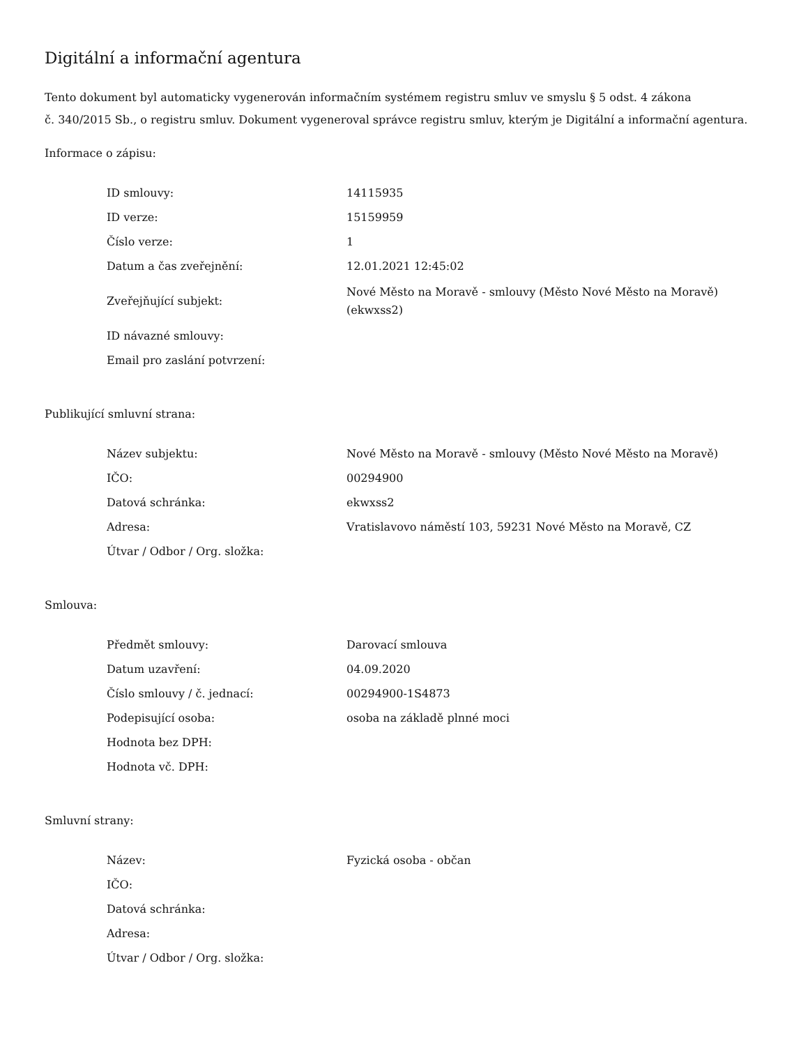Digitální a informační agentura
Tento dokument byl automaticky vygenerován informačním systémem registru smluv ve smyslu § 5 odst. 4 zákona
č. 340/2015 Sb., o registru smluv. Dokument vygeneroval správce registru smluv, kterým je Digitální a informační agentura.
Informace o zápisu:
| ID smlouvy: | 14115935 |
| ID verze: | 15159959 |
| Číslo verze: | 1 |
| Datum a čas zveřejnění: | 12.01.2021 12:45:02 |
| Zveřejňující subjekt: | Nové Město na Moravě - smlouvy (Město Nové Město na Moravě) (ekwxss2) |
| ID návazné smlouvy: | |
| Email pro zaslání potvrzení: | |
Publikující smluvní strana:
| Název subjektu: | Nové Město na Moravě - smlouvy (Město Nové Město na Moravě) |
| IČO: | 00294900 |
| Datová schránka: | ekwxss2 |
| Adresa: | Vratislavovo náměstí 103, 59231 Nové Město na Moravě, CZ |
| Útvar / Odbor / Org. složka: | |
Smlouva:
| Předmět smlouvy: | Darovací smlouva |
| Datum uzavření: | 04.09.2020 |
| Číslo smlouvy / č. jednací: | 00294900-1S4873 |
| Podepisující osoba: | osoba na základě plnné moci |
| Hodnota bez DPH: | |
| Hodnota vč. DPH: | |
Smluvní strany:
| Název: | Fyzická osoba - občan |
| IČO: | |
| Datová schránka: | |
| Adresa: | |
| Útvar / Odbor / Org. složka: | |